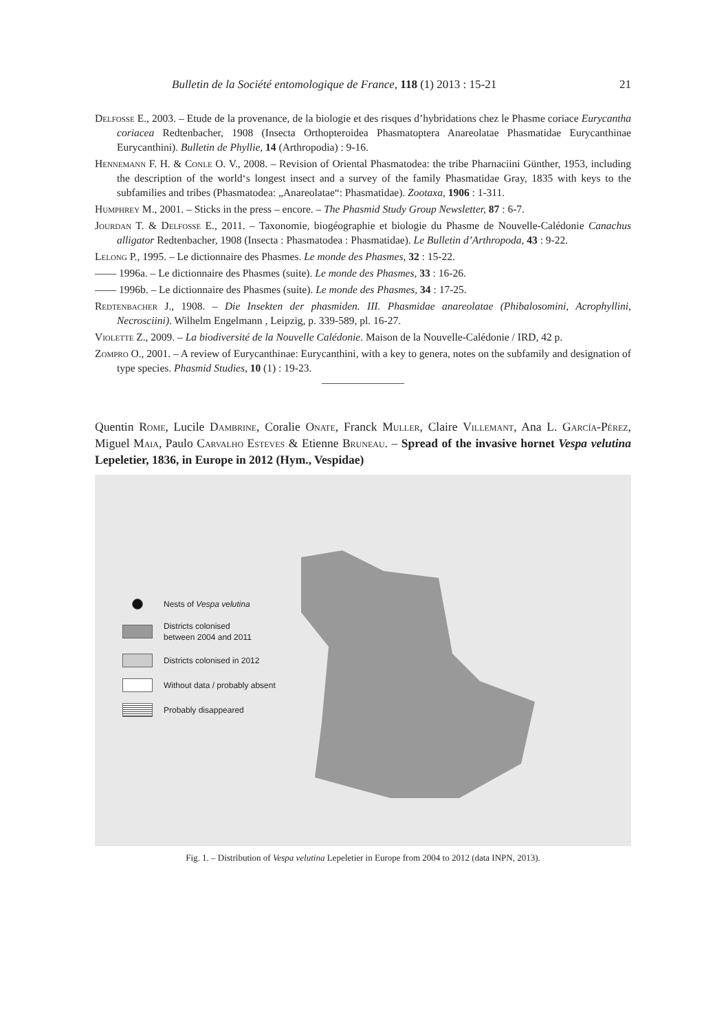Bulletin de la Société entomologique de France, 118 (1) 2013 : 15-21 21
Delfosse E., 2003. – Etude de la provenance, de la biologie et des risques d’hybridations chez le Phasme coriace Eurycantha coriacea Redtenbacher, 1908 (Insecta Orthopteroidea Phasmatoptera Anareolatae Phasmatidae Eurycanthinae Eurycanthini). Bulletin de Phyllie, 14 (Arthropodia) : 9-16.
Hennemann F. H. & Conle O. V., 2008. – Revision of Oriental Phasmatodea: the tribe Pharnaciini Günther, 1953, including the description of the world‘s longest insect and a survey of the family Phasmatidae Gray, 1835 with keys to the subfamilies and tribes (Phasmatodea: „Anareolatae“: Phasmatidae). Zootaxa, 1906 : 1-311.
Humphrey M., 2001. – Sticks in the press – encore. – The Phasmid Study Group Newsletter, 87 : 6-7.
Jourdan T. & Delfosse E., 2011. – Taxonomie, biogéographie et biologie du Phasme de Nouvelle-Calédonie Canachus alligator Redtenbacher, 1908 (Insecta : Phasmatodea : Phasmatidae). Le Bulletin d’Arthropoda, 43 : 9-22.
Lelong P., 1995. – Le dictionnaire des Phasmes. Le monde des Phasmes, 32 : 15-22.
—— 1996a. – Le dictionnaire des Phasmes (suite). Le monde des Phasmes, 33 : 16-26.
—— 1996b. – Le dictionnaire des Phasmes (suite). Le monde des Phasmes, 34 : 17-25.
Redtenbacher J., 1908. – Die Insekten der phasmiden. III. Phasmidae anareolatae (Phibalosomini, Acrophyllini, Necrosciini). Wilhelm Engelmann , Leipzig, p. 339-589, pl. 16-27.
Violette Z., 2009. – La biodiversité de la Nouvelle Calédonie. Maison de la Nouvelle-Calédonie / IRD, 42 p.
Zompro O., 2001. – A review of Eurycanthinae: Eurycanthini, with a key to genera, notes on the subfamily and designation of type species. Phasmid Studies, 10 (1) : 19-23.
Quentin Rome, Lucile Dambrine, Coralie Onate, Franck Muller, Claire Villemant, Ana L. García-Pérez, Miguel Maia, Paulo Carvalho Esteves & Etienne Bruneau. – Spread of the invasive hornet Vespa velutina Lepeletier, 1836, in Europe in 2012 (Hym., Vespidae)
Nests of Vespa velutina
Districts colonised
between 2004 and 2011
Districts colonised in 2012
Without data / probably absent
Probably disappeared
Fig. 1. – Distribution of Vespa velutina Lepeletier in Europe from 2004 to 2012 (data INPN, 2013).